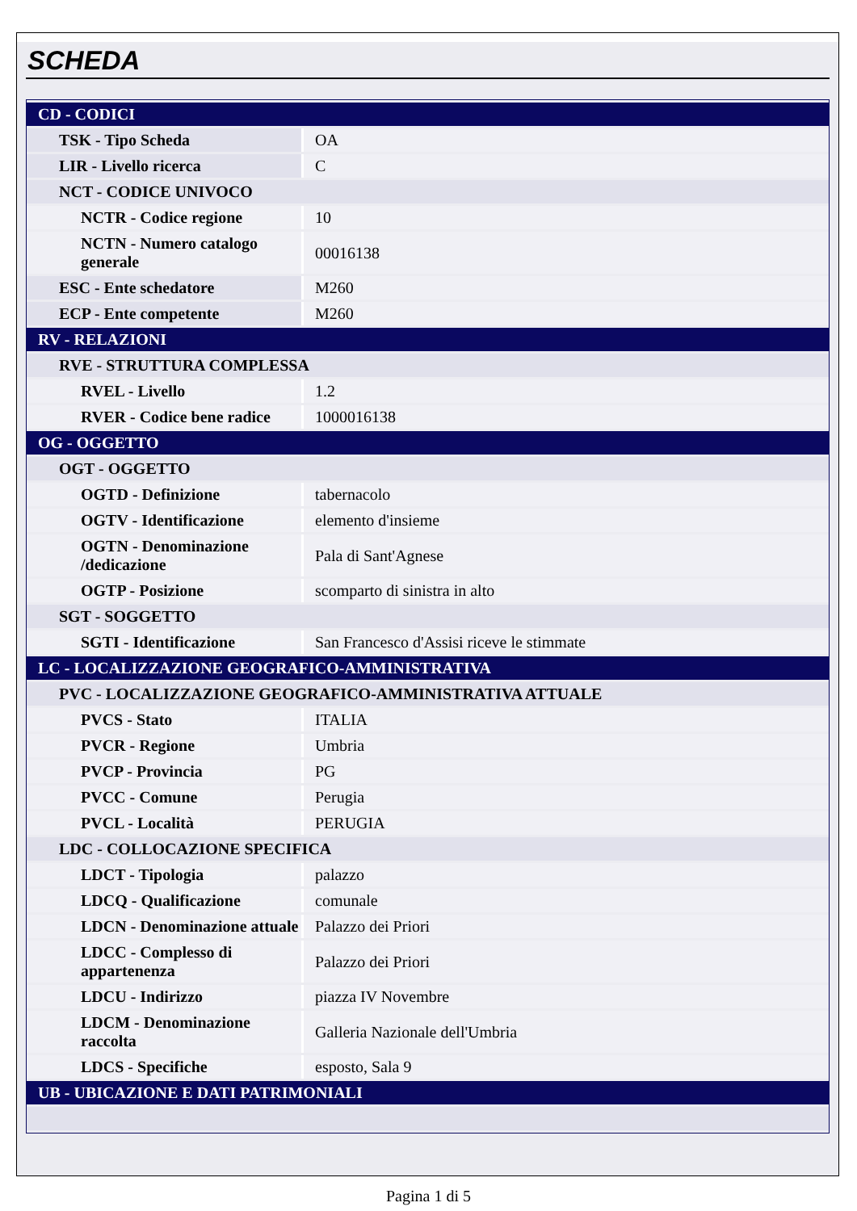SCHEDA
| CD - CODICI | |
| TSK - Tipo Scheda | OA |
| LIR - Livello ricerca | C |
| NCT - CODICE UNIVOCO | |
| NCTR - Codice regione | 10 |
| NCTN - Numero catalogo generale | 00016138 |
| ESC - Ente schedatore | M260 |
| ECP - Ente competente | M260 |
| RV - RELAZIONI | |
| RVE - STRUTTURA COMPLESSA | |
| RVEL - Livello | 1.2 |
| RVER - Codice bene radice | 1000016138 |
| OG - OGGETTO | |
| OGT - OGGETTO | |
| OGTD - Definizione | tabernacolo |
| OGTV - Identificazione | elemento d'insieme |
| OGTN - Denominazione /dedicazione | Pala di Sant'Agnese |
| OGTP - Posizione | scomparto di sinistra in alto |
| SGT - SOGGETTO | |
| SGTI - Identificazione | San Francesco d'Assisi riceve le stimmate |
| LC - LOCALIZZAZIONE GEOGRAFICO-AMMINISTRATIVA | |
| PVC - LOCALIZZAZIONE GEOGRAFICO-AMMINISTRATIVA ATTUALE | |
| PVCS - Stato | ITALIA |
| PVCR - Regione | Umbria |
| PVCP - Provincia | PG |
| PVCC - Comune | Perugia |
| PVCL - Località | PERUGIA |
| LDC - COLLOCAZIONE SPECIFICA | |
| LDCT - Tipologia | palazzo |
| LDCQ - Qualificazione | comunale |
| LDCN - Denominazione attuale | Palazzo dei Priori |
| LDCC - Complesso di appartenenza | Palazzo dei Priori |
| LDCU - Indirizzo | piazza IV Novembre |
| LDCM - Denominazione raccolta | Galleria Nazionale dell'Umbria |
| LDCS - Specifiche | esposto, Sala 9 |
| UB - UBICAZIONE E DATI PATRIMONIALI | |
Pagina 1 di 5